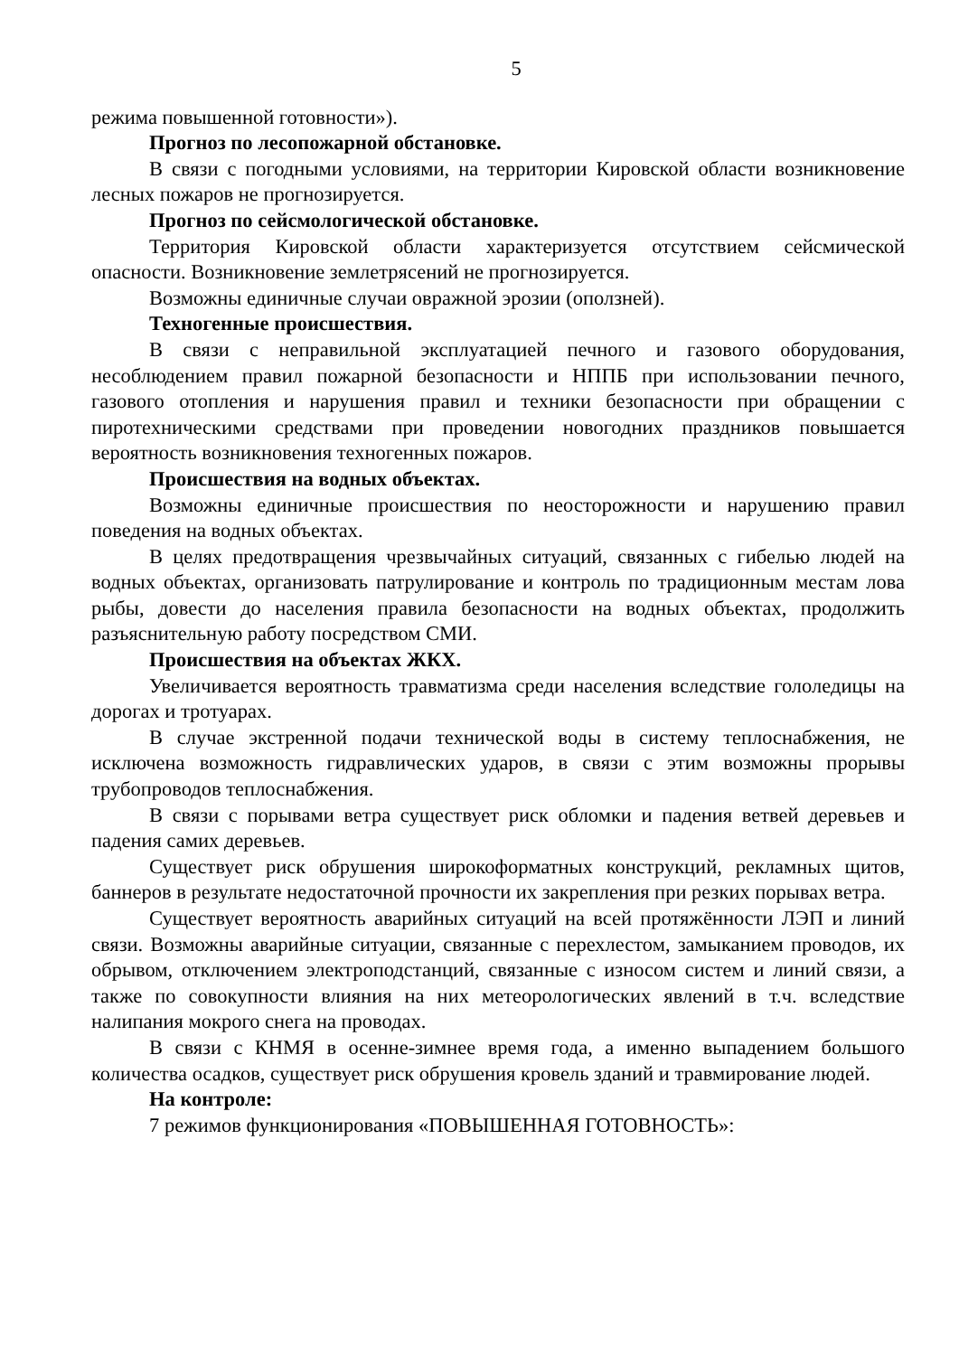5
режима повышенной готовности»).
Прогноз по лесопожарной обстановке.
В связи с погодными условиями, на территории Кировской области возникновение лесных пожаров не прогнозируется.
Прогноз по сейсмологической обстановке.
Территория Кировской области характеризуется отсутствием сейсмической опасности. Возникновение землетрясений не прогнозируется.
Возможны единичные случаи овражной эрозии (оползней).
Техногенные происшествия.
В связи с неправильной эксплуатацией печного и газового оборудования, несоблюдением правил пожарной безопасности и НППБ при использовании печного, газового отопления и нарушения правил и техники безопасности при обращении с пиротехническими средствами при проведении новогодних праздников повышается вероятность возникновения техногенных пожаров.
Происшествия на водных объектах.
Возможны единичные происшествия по неосторожности и нарушению правил поведения на водных объектах.
В целях предотвращения чрезвычайных ситуаций, связанных с гибелью людей на водных объектах, организовать патрулирование и контроль по традиционным местам лова рыбы, довести до населения правила безопасности на водных объектах, продолжить разъяснительную работу посредством СМИ.
Происшествия на объектах ЖКХ.
Увеличивается вероятность травматизма среди населения вследствие гололедицы на дорогах и тротуарах.
В случае экстренной подачи технической воды в систему теплоснабжения, не исключена возможность гидравлических ударов, в связи с этим возможны прорывы трубопроводов теплоснабжения.
В связи с порывами ветра существует риск обломки и падения ветвей деревьев и падения самих деревьев.
Существует риск обрушения широкоформатных конструкций, рекламных щитов, баннеров в результате недостаточной прочности их закрепления при резких порывах ветра.
Существует вероятность аварийных ситуаций на всей протяжённости ЛЭП и линий связи. Возможны аварийные ситуации, связанные с перехлестом, замыканием проводов, их обрывом, отключением электроподстанций, связанные с износом систем и линий связи, а также по совокупности влияния на них метеорологических явлений в т.ч. вследствие налипания мокрого снега на проводах.
В связи с КНМЯ в осенне-зимнее время года, а именно выпадением большого количества осадков, существует риск обрушения кровель зданий и травмирование людей.
На контроле:
7 режимов функционирования «ПОВЫШЕННАЯ ГОТОВНОСТЬ»: